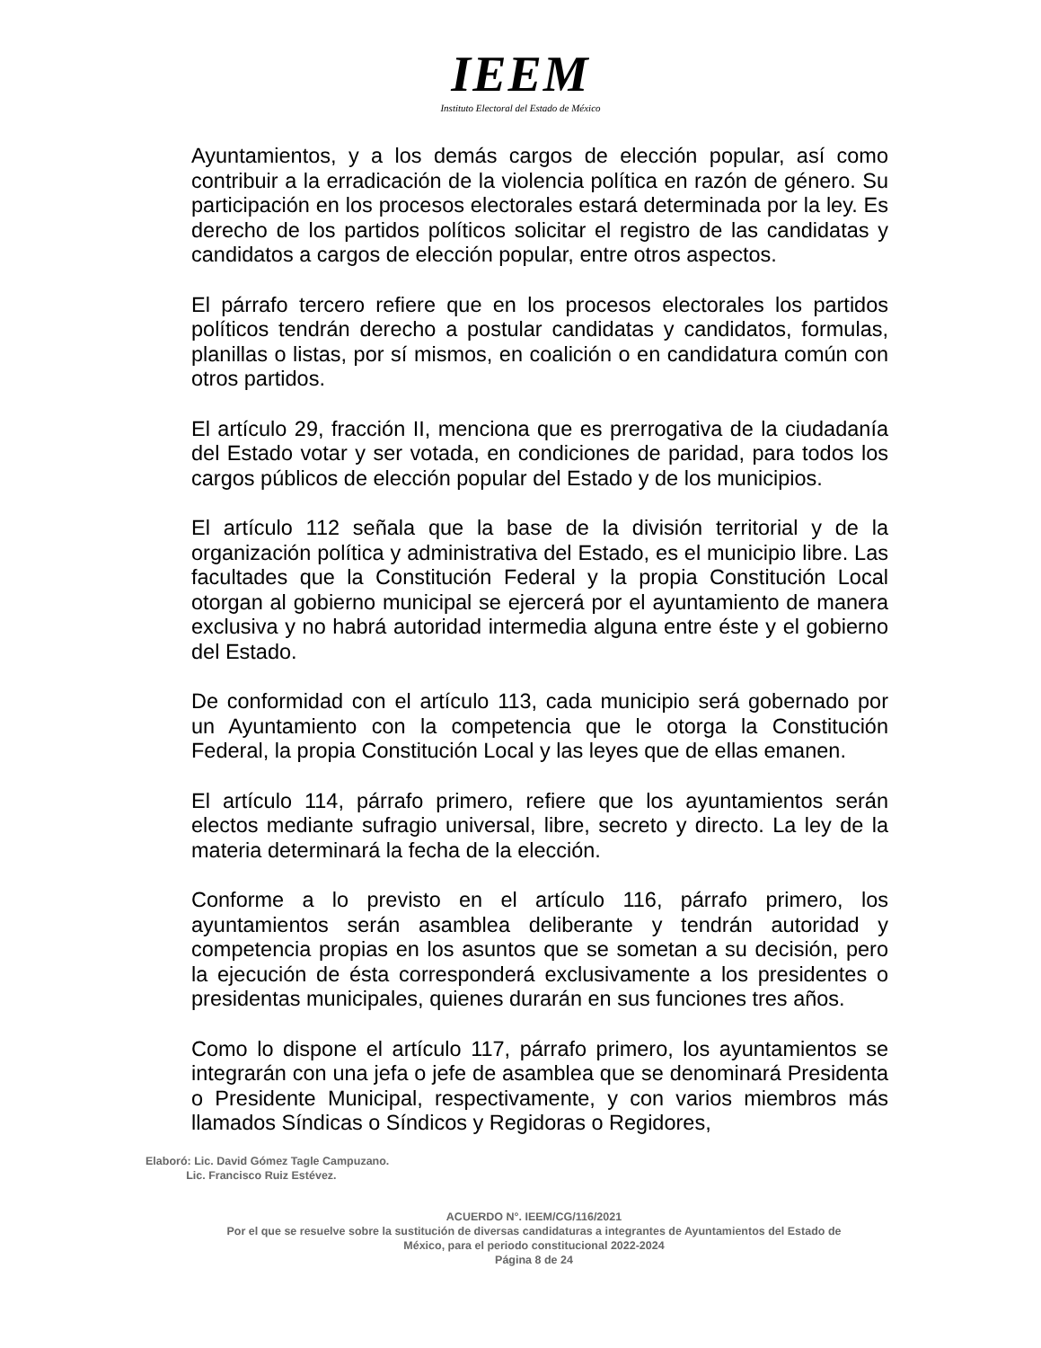IEEM
Instituto Electoral del Estado de México
Ayuntamientos, y a los demás cargos de elección popular, así como contribuir a la erradicación de la violencia política en razón de género. Su participación en los procesos electorales estará determinada por la ley. Es derecho de los partidos políticos solicitar el registro de las candidatas y candidatos a cargos de elección popular, entre otros aspectos.
El párrafo tercero refiere que en los procesos electorales los partidos políticos tendrán derecho a postular candidatas y candidatos, formulas, planillas o listas, por sí mismos, en coalición o en candidatura común con otros partidos.
El artículo 29, fracción II, menciona que es prerrogativa de la ciudadanía del Estado votar y ser votada, en condiciones de paridad, para todos los cargos públicos de elección popular del Estado y de los municipios.
El artículo 112 señala que la base de la división territorial y de la organización política y administrativa del Estado, es el municipio libre. Las facultades que la Constitución Federal y la propia Constitución Local otorgan al gobierno municipal se ejercerá por el ayuntamiento de manera exclusiva y no habrá autoridad intermedia alguna entre éste y el gobierno del Estado.
De conformidad con el artículo 113, cada municipio será gobernado por un Ayuntamiento con la competencia que le otorga la Constitución Federal, la propia Constitución Local y las leyes que de ellas emanen.
El artículo 114, párrafo primero, refiere que los ayuntamientos serán electos mediante sufragio universal, libre, secreto y directo. La ley de la materia determinará la fecha de la elección.
Conforme a lo previsto en el artículo 116, párrafo primero, los ayuntamientos serán asamblea deliberante y tendrán autoridad y competencia propias en los asuntos que se sometan a su decisión, pero la ejecución de ésta corresponderá exclusivamente a los presidentes o presidentas municipales, quienes durarán en sus funciones tres años.
Como lo dispone el artículo 117, párrafo primero, los ayuntamientos se integrarán con una jefa o jefe de asamblea que se denominará Presidenta o Presidente Municipal, respectivamente, y con varios miembros más llamados Síndicas o Síndicos y Regidoras o Regidores,
Elaboró: Lic. David Gómez Tagle Campuzano.
Lic. Francisco Ruiz Estévez.
ACUERDO N°. IEEM/CG/116/2021
Por el que se resuelve sobre la sustitución de diversas candidaturas a integrantes de Ayuntamientos del Estado de
México, para el periodo constitucional 2022-2024
Página 8 de 24